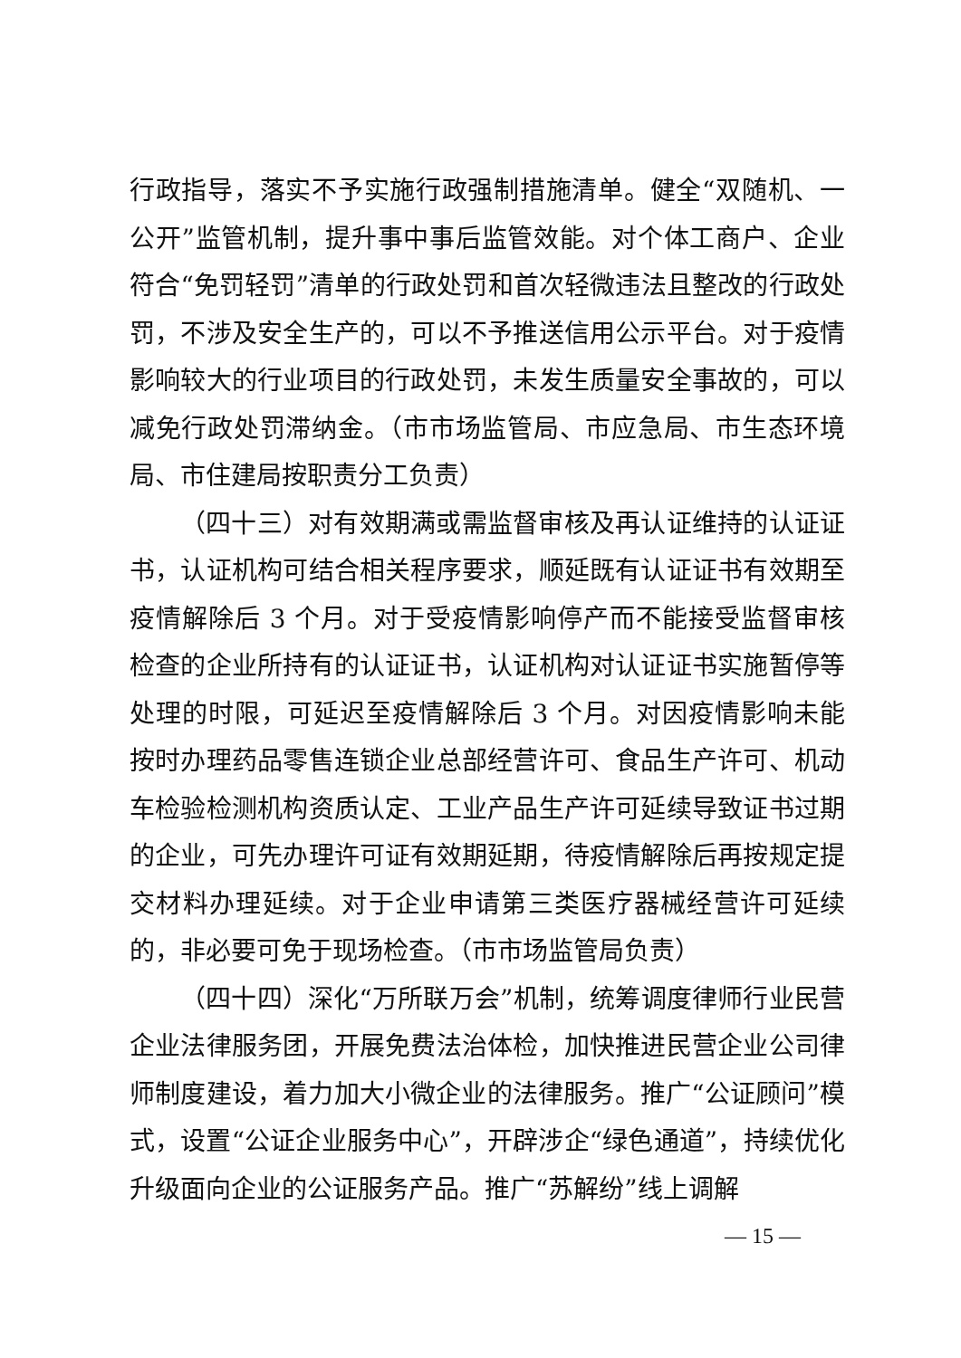行政指导，落实不予实施行政强制措施清单。健全“双随机、一公开”监管机制，提升事中事后监管效能。对个体工商户、企业符合“免罚轻罚”清单的行政处罚和首次轻微违法且整改的行政处罚，不涉及安全生产的，可以不予推送信用公示平台。对于疫情影响较大的行业项目的行政处罚，未发生质量安全事故的，可以减免行政处罚滞纳金。（市市场监管局、市应急局、市生态环境局、市住建局按职责分工负责）
（四十三）对有效期满或需监督审核及再认证维持的认证证书，认证机构可结合相关程序要求，顺延既有认证证书有效期至疫情解除后 3 个月。对于受疫情影响停产而不能接受监督审核检查的企业所持有的认证证书，认证机构对认证证书实施暂停等处理的时限，可延迟至疫情解除后 3 个月。对因疫情影响未能按时办理药品零售连锁企业总部经营许可、食品生产许可、机动车检验检测机构资质认定、工业产品生产许可延续导致证书过期的企业，可先办理许可证有效期延期，待疫情解除后再按规定提交材料办理延续。对于企业申请第三类医疗器械经营许可延续的，非必要可免于现场检查。（市市场监管局负责）
（四十四）深化“万所联万会”机制，统筹调度律师行业民营企业法律服务团，开展免费法治体检，加快推进民营企业公司律师制度建设，着力加大小微企业的法律服务。推广“公证顾问”模式，设置“公证企业服务中心”，开辟涉企“绿色通道”，持续优化升级面向企业的公证服务产品。推广“苏解纷”线上调解
— 15 —